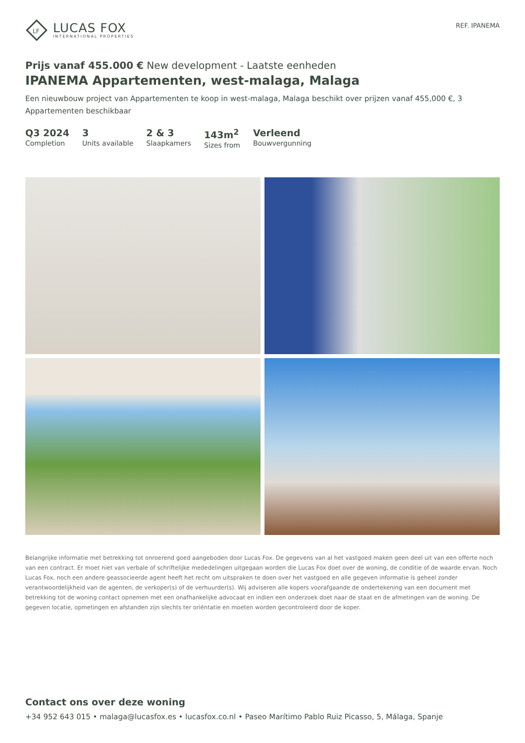LF
LUCAS FOX
INTERNATIONAL PROPERTIES
REF. IPANEMA
Prijs vanaf 455.000 € New development - Laatste eenheden
IPANEMA Appartementen, west-malaga, Malaga
Een nieuwbouw project van Appartementen te koop in west-malaga, Malaga beschikt over prijzen vanaf 455,000 €, 3 Appartementen beschikbaar
Q3 2024
Completion
3
Units available
2 & 3
Slaapkamers
143m<sup>2</sup>
Sizes from
Verleend
Bouwvergunning
Belangrijke informatie met betrekking tot onroerend goed aangeboden door Lucas Fox. De gegevens van al het vastgoed maken geen deel uit van een offerte noch van een contract. Er moet niet van verbale of schriftelijke mededelingen uitgegaan worden die Lucas Fox doet over de woning, de conditie of de waarde ervan. Noch Lucas Fox, noch een andere geassocieerde agent heeft het recht om uitspraken te doen over het vastgoed en alle gegeven informatie is geheel zonder verantwoordelijkheid van de agenten, de verkoper(s) of de verhuurder(s). Wij adviseren alle kopers voorafgaande de ondertekening van een document met betrekking tot de woning contact opnemen met een onafhankelijke advocaat en indien een onderzoek doet naar de staat en de afmetingen van de woning. De gegeven locatie, opmetingen en afstanden zijn slechts ter oriëntatie en moeten worden gecontroleerd door de koper.
Contact ons over deze woning
+34 952 643 015 • malaga@lucasfox.es • lucasfox.co.nl • Paseo Marítimo Pablo Ruiz Picasso, 5, Málaga, Spanje